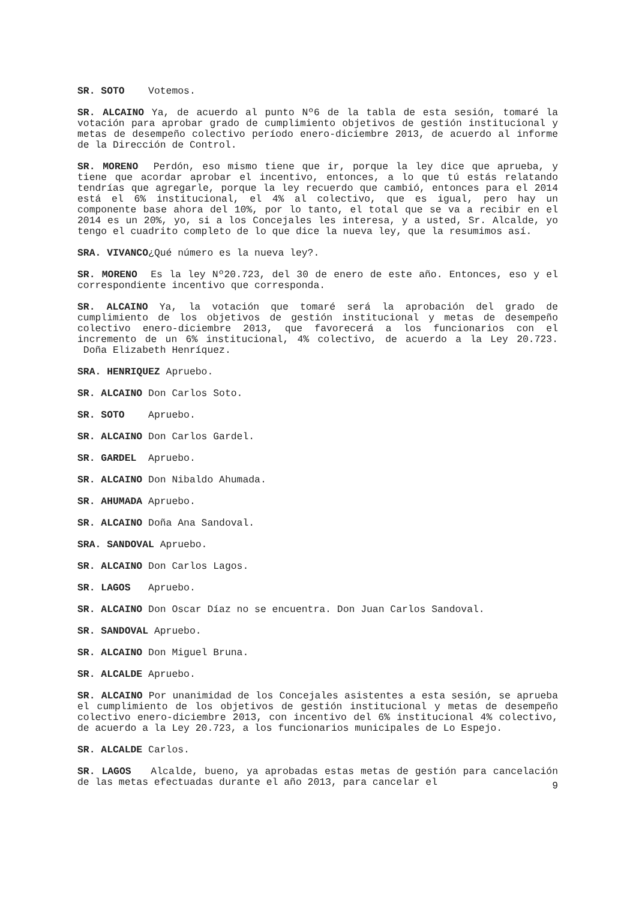SR. SOTO Votemos.
SR. ALCAINO Ya, de acuerdo al punto Nº6 de la tabla de esta sesión, tomaré la votación para aprobar grado de cumplimiento objetivos de gestión institucional y metas de desempeño colectivo período enero-diciembre 2013, de acuerdo al informe de la Dirección de Control.
SR. MORENO Perdón, eso mismo tiene que ir, porque la ley dice que aprueba, y tiene que acordar aprobar el incentivo, entonces, a lo que tú estás relatando tendrías que agregarle, porque la ley recuerdo que cambió, entonces para el 2014 está el 6% institucional, el 4% al colectivo, que es igual, pero hay un componente base ahora del 10%, por lo tanto, el total que se va a recibir en el 2014 es un 20%, yo, si a los Concejales les interesa, y a usted, Sr. Alcalde, yo tengo el cuadrito completo de lo que dice la nueva ley, que la resumimos así.
SRA. VIVANCO¿Qué número es la nueva ley?.
SR. MORENO Es la ley Nº20.723, del 30 de enero de este año. Entonces, eso y el correspondiente incentivo que corresponda.
SR. ALCAINO Ya, la votación que tomaré será la aprobación del grado de cumplimiento de los objetivos de gestión institucional y metas de desempeño colectivo enero-diciembre 2013, que favorecerá a los funcionarios con el incremento de un 6% institucional, 4% colectivo, de acuerdo a la Ley 20.723. Doña Elizabeth Henríquez.
SRA. HENRIQUEZ Apruebo.
SR. ALCAINO Don Carlos Soto.
SR. SOTO Apruebo.
SR. ALCAINO Don Carlos Gardel.
SR. GARDEL Apruebo.
SR. ALCAINO Don Nibaldo Ahumada.
SR. AHUMADA Apruebo.
SR. ALCAINO Doña Ana Sandoval.
SRA. SANDOVAL Apruebo.
SR. ALCAINO Don Carlos Lagos.
SR. LAGOS Apruebo.
SR. ALCAINO Don Oscar Díaz no se encuentra. Don Juan Carlos Sandoval.
SR. SANDOVAL Apruebo.
SR. ALCAINO Don Miguel Bruna.
SR. ALCALDE Apruebo.
SR. ALCAINO Por unanimidad de los Concejales asistentes a esta sesión, se aprueba el cumplimiento de los objetivos de gestión institucional y metas de desempeño colectivo enero-diciembre 2013, con incentivo del 6% institucional 4% colectivo, de acuerdo a la Ley 20.723, a los funcionarios municipales de Lo Espejo.
SR. ALCALDE Carlos.
SR. LAGOS Alcalde, bueno, ya aprobadas estas metas de gestión para cancelación de las metas efectuadas durante el año 2013, para cancelar el
9